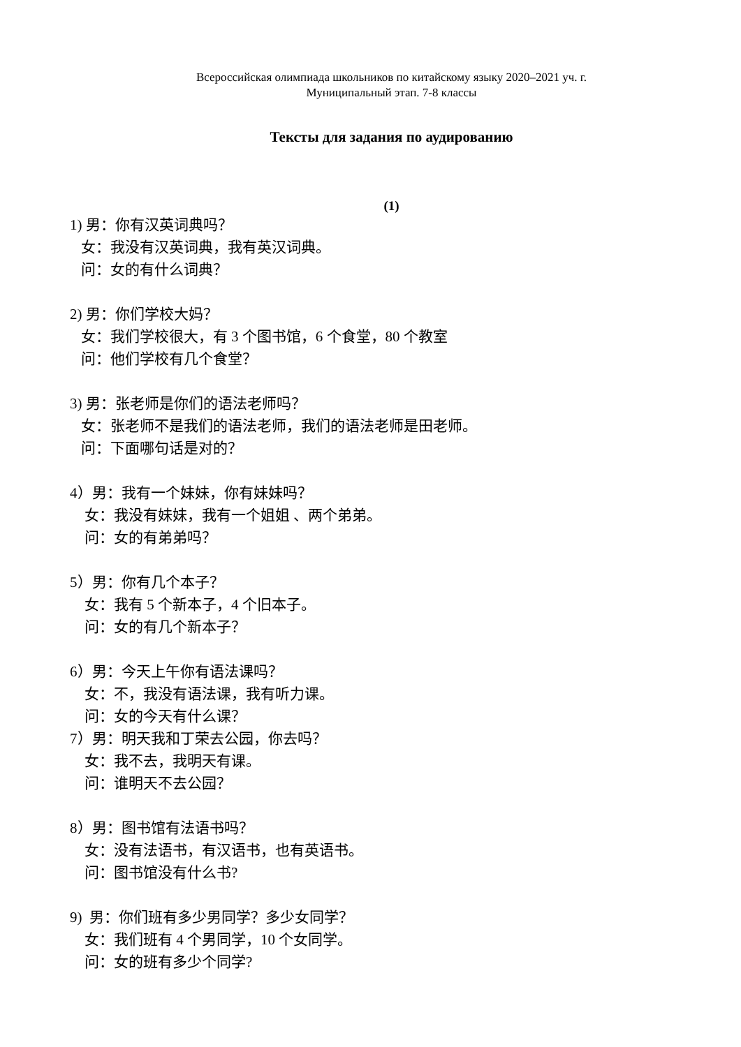Всероссийская олимпиада школьников по китайскому языку 2020–2021 уч. г.
Муниципальный этап. 7-8 классы
Тексты для задания по аудированию
(1)
1) 男：你有汉英词典吗？
女：我没有汉英词典，我有英汉词典。
问：女的有什么词典？
2) 男：你们学校大妈？
女：我们学校很大，有 3 个图书馆，6 个食堂，80 个教室
问：他们学校有几个食堂？
3) 男：张老师是你们的语法老师吗？
女：张老师不是我们的语法老师，我们的语法老师是田老师。
问：下面哪句话是对的？
4）男：我有一个妹妹，你有妹妹吗？
女：我没有妹妹，我有一个姐姐 、两个弟弟。
问：女的有弟弟吗？
5）男：你有几个本子？
女：我有 5 个新本子，4 个旧本子。
问：女的有几个新本子？
6）男：今天上午你有语法课吗？
女：不，我没有语法课，我有听力课。
问：女的今天有什么课？
7）男：明天我和丁荣去公园，你去吗？
女：我不去，我明天有课。
问：谁明天不去公园？
8）男：图书馆有法语书吗？
女：没有法语书，有汉语书，也有英语书。
问：图书馆没有什么书?
9) 男：你们班有多少男同学？多少女同学？
女：我们班有 4 个男同学，10 个女同学。
问：女的班有多少个同学?